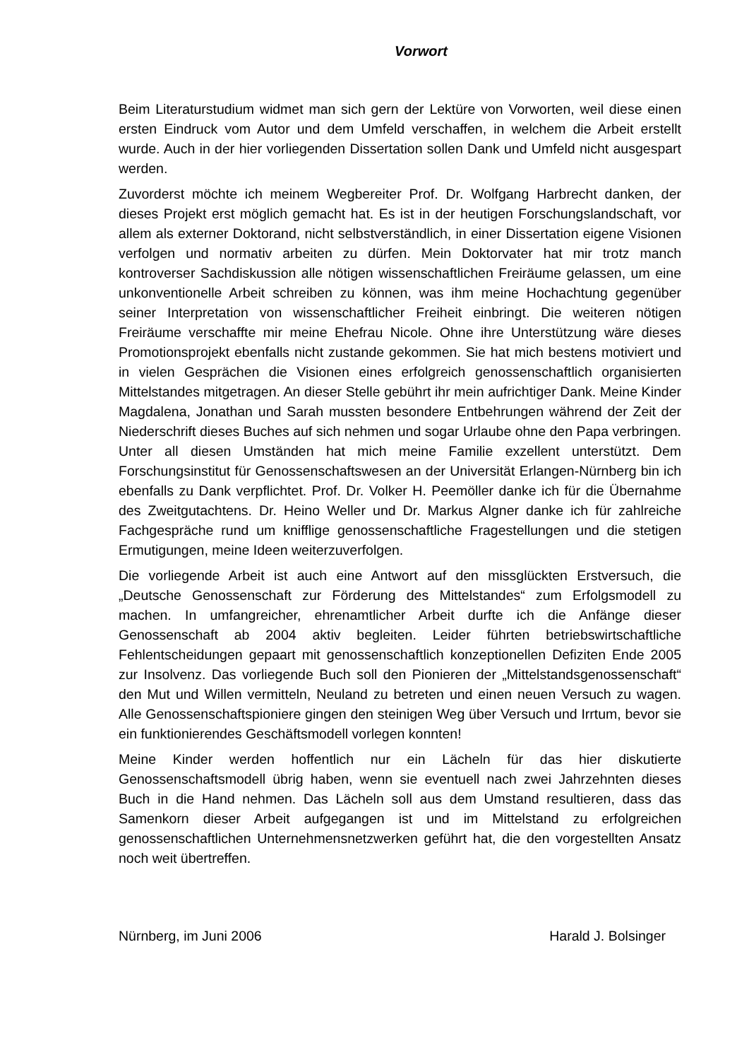Vorwort
Beim Literaturstudium widmet man sich gern der Lektüre von Vorworten, weil diese einen ersten Eindruck vom Autor und dem Umfeld verschaffen, in welchem die Arbeit erstellt wurde. Auch in der hier vorliegenden Dissertation sollen Dank und Umfeld nicht ausgespart werden.
Zuvorderst möchte ich meinem Wegbereiter Prof. Dr. Wolfgang Harbrecht danken, der dieses Projekt erst möglich gemacht hat. Es ist in der heutigen Forschungslandschaft, vor allem als externer Doktorand, nicht selbstverständlich, in einer Dissertation eigene Visionen verfolgen und normativ arbeiten zu dürfen. Mein Doktorvater hat mir trotz manch kontroverser Sachdiskussion alle nötigen wissenschaftlichen Freiräume gelassen, um eine unkonventionelle Arbeit schreiben zu können, was ihm meine Hochachtung gegenüber seiner Interpretation von wissenschaftlicher Freiheit einbringt. Die weiteren nötigen Freiräume verschaffte mir meine Ehefrau Nicole. Ohne ihre Unterstützung wäre dieses Promotionsprojekt ebenfalls nicht zustande gekommen. Sie hat mich bestens motiviert und in vielen Gesprächen die Visionen eines erfolgreich genossenschaftlich organisierten Mittelstandes mitgetragen. An dieser Stelle gebührt ihr mein aufrichtiger Dank. Meine Kinder Magdalena, Jonathan und Sarah mussten besondere Entbehrungen während der Zeit der Niederschrift dieses Buches auf sich nehmen und sogar Urlaube ohne den Papa verbringen. Unter all diesen Umständen hat mich meine Familie exzellent unterstützt. Dem Forschungsinstitut für Genossenschaftswesen an der Universität Erlangen-Nürnberg bin ich ebenfalls zu Dank verpflichtet. Prof. Dr. Volker H. Peemöller danke ich für die Übernahme des Zweitgutachtens. Dr. Heino Weller und Dr. Markus Algner danke ich für zahlreiche Fachgespräche rund um knifflige genossenschaftliche Fragestellungen und die stetigen Ermutigungen, meine Ideen weiterzuverfolgen.
Die vorliegende Arbeit ist auch eine Antwort auf den missglückten Erstversuch, die „Deutsche Genossenschaft zur Förderung des Mittelstandes“ zum Erfolgsmodell zu machen. In umfangreicher, ehrenamtlicher Arbeit durfte ich die Anfänge dieser Genossenschaft ab 2004 aktiv begleiten. Leider führten betriebswirtschaftliche Fehlentscheidungen gepaart mit genossenschaftlich konzeptionellen Defiziten Ende 2005 zur Insolvenz. Das vorliegende Buch soll den Pionieren der „Mittelstandsgenossenschaft“ den Mut und Willen vermitteln, Neuland zu betreten und einen neuen Versuch zu wagen. Alle Genossenschaftspioniere gingen den steinigen Weg über Versuch und Irrtum, bevor sie ein funktionierendes Geschäftsmodell vorlegen konnten!
Meine Kinder werden hoffentlich nur ein Lächeln für das hier diskutierte Genossenschaftsmodell übrig haben, wenn sie eventuell nach zwei Jahrzehnten dieses Buch in die Hand nehmen. Das Lächeln soll aus dem Umstand resultieren, dass das Samenkorn dieser Arbeit aufgegangen ist und im Mittelstand zu erfolgreichen genossenschaftlichen Unternehmensnetzwerken geführt hat, die den vorgestellten Ansatz noch weit übertreffen.
Nürnberg, im Juni 2006 Harald J. Bolsinger